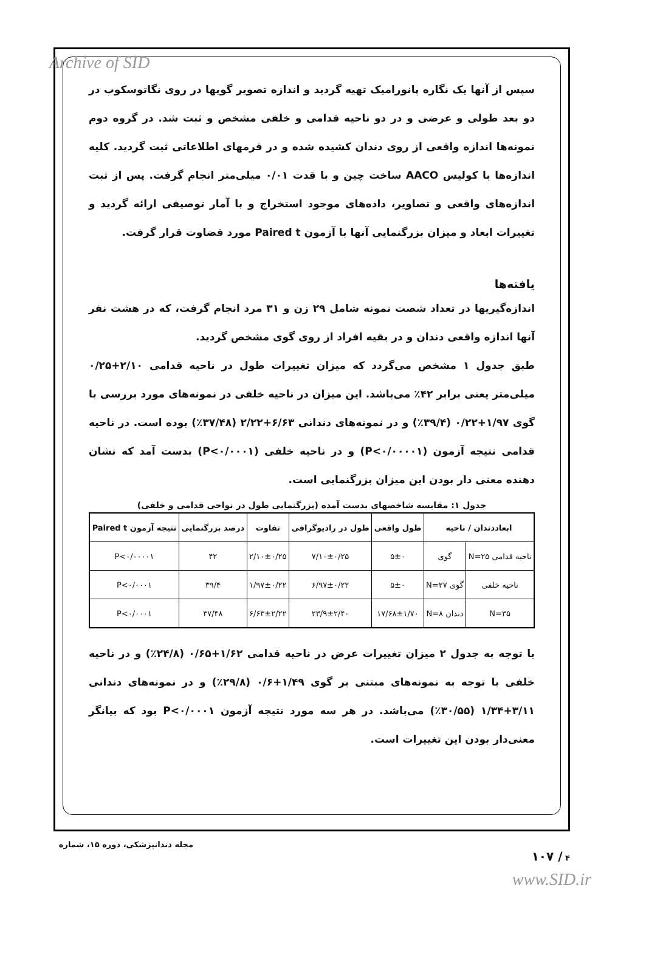Archive of SID
سپس از آنها یک نگاره پانورامیک تهیه گردید و اندازه تصویر گویها در روی نگاتوسکوپ در دو بعد طولی و عرضی و در دو ناحیه قدامی و خلفی مشخص و ثبت شد. در گروه دوم نمونه‌ها اندازه واقعی از روی دندان کشیده شده و در فرمهای اطلاعاتی ثبت گردید. کلیه اندازه‌ها با کولیس AACO ساخت چین و با قدت ۰/۰۱ میلی‌متر انجام گرفت. پس از ثبت اندازه‌های واقعی و تصاویر، داده‌های موجود استخراج و با آمار توصیفی ارائه گردید و تغییرات ابعاد و میزان بزرگنمایی آنها با آزمون Paired t مورد قضاوت قرار گرفت.
یافته‌ها
اندازه‌گیریها در تعداد شصت نمونه شامل ۲۹ زن و ۳۱ مرد انجام گرفت، که در هشت نفر آنها اندازه واقعی دندان و در بقیه افراد از روی گوی مشخص گردید.
طبق جدول ۱ مشخص می‌گردد که میزان تغییرات طول در ناحیه قدامی ۲/۱۰+۰/۲۵ میلی‌متر یعنی برابر ۴۲٪ می‌باشد. این میزان در ناحیه خلفی در نمونه‌های مورد بررسی با گوی ۱/۹۷+۰/۲۲ (۳۹/۴٪) و در نمونه‌های دندانی ۶/۶۳+۲/۲۲ (۳۷/۴۸٪) بوده است. در ناحیه قدامی نتیجه آزمون (P<۰/۰۰۰۰۱) و در ناحیه خلفی (P<۰/۰۰۰۱) بدست آمد که نشان دهنده معنی دار بودن این میزان بزرگنمایی است.
جدول ۱: مقایسه شاخصهای بدست آمده (بزرگنمایی طول در نواحی قدامی و خلفی)
| ابعاددندان / ناحیه | | طول واقعی | طول در رادیوگرافی | تفاوت | درصد بزرگنمایی | نتیجه آزمون Paired t |
| --- | --- | --- | --- | --- | --- | --- |
| ناحیه قدامی N=۲۵ | گوی | ۵±۰ | ۷/۱۰±۰/۲۵ | ۲/۱۰±۰/۲۵ | ۴۲ | P<۰/۰۰۰۰۱ |
| ناحیه خلفی | گوی N=۲۷ | ۵±۰ | ۶/۹۷±۰/۲۲ | ۱/۹۷±۰/۲۲ | ۳۹/۴ | P<۰/۰۰۰۱ |
| N=۳۵ | دندان N=۸ | ۱۷/۶۸±۱/۷۰ | ۲۳/۹±۲/۴۰ | ۶/۶۳±۲/۲۲ | ۳۷/۴۸ | P<۰/۰۰۰۱ |
با توجه به جدول ۲ میزان تغییرات عرض در ناحیه قدامی ۱/۶۲+۰/۶۵ (۲۴/۸٪) و در ناحیه خلفی با توجه به نمونه‌های مبتنی بر گوی ۱/۴۹+۰/۶ (۲۹/۸٪) و در نمونه‌های دندانی ۳/۱۱+۱/۳۴ (۳۰/۵۵٪) می‌باشد. در هر سه مورد نتیجه آزمون P<۰/۰۰۰۱ بود که بیانگر معنی‌دار بودن این تغییرات است.
مجله دندانپزشکی، دوره ۱۵، شماره ۴ / ۱۰۷
www.SID.ir